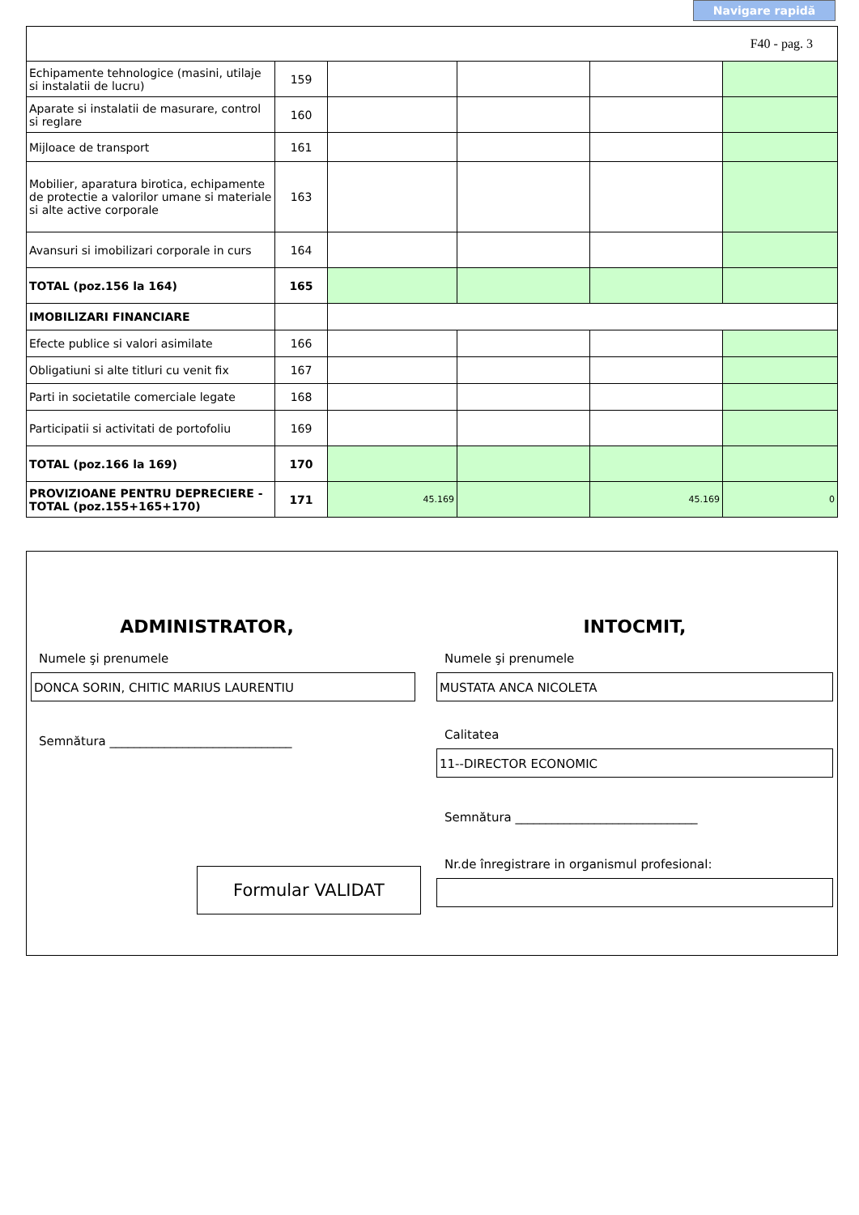Navigare rapidă
F40 - pag. 3
| Echipamente tehnologice (masini, utilaje si instalatii de lucru) | 159 | | | | |
| Aparate si instalatii de masurare, control si reglare | 160 | | | | |
| Mijloace de transport | 161 | | | | |
| Mobilier, aparatura birotica, echipamente de protectie a valorilor umane si materiale si alte active corporale | 163 | | | | |
| Avansuri si imobilizari corporale in curs | 164 | | | | |
| TOTAL (poz.156 la 164) | 165 | | | | |
| IMOBILIZARI FINANCIARE | | | | | |
| Efecte publice si valori asimilate | 166 | | | | |
| Obligatiuni si alte titluri cu venit fix | 167 | | | | |
| Parti in societatile comerciale legate | 168 | | | | |
| Participatii si activitati de portofoliu | 169 | | | | |
| TOTAL (poz.166 la 169) | 170 | | | | |
| PROVIZIOANE PENTRU DEPRECIERE - TOTAL (poz.155+165+170) | 171 | 45.169 | | 45.169 | 0 |
ADMINISTRATOR,
Numele şi prenumele
DONCA SORIN, CHITIC MARIUS LAURENTIU
Semnătura ______________________________
Formular VALIDAT
INTOCMIT,
Numele şi prenumele
MUSTATA ANCA NICOLETA
Calitatea
11--DIRECTOR ECONOMIC
Semnătura ______________________________
Nr.de înregistrare in organismul profesional: